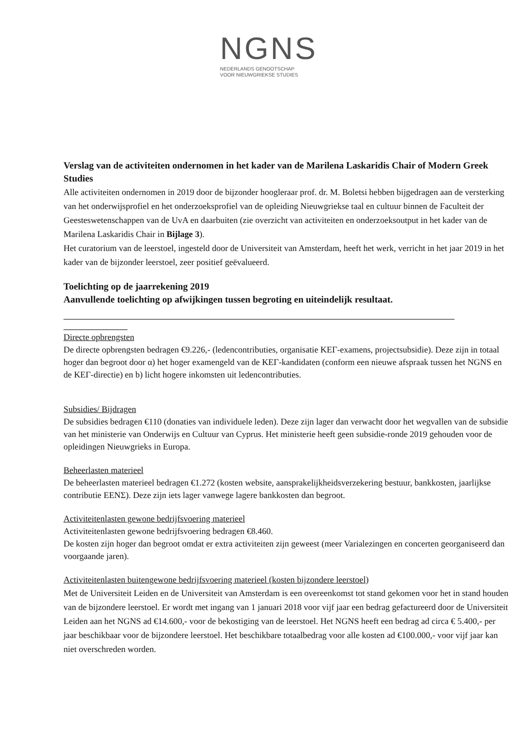NGNS
NEDERLANDS GENOOTSCHAP
VOOR NIEUWGRIEKSE STUDIES
Verslag van de activiteiten ondernomen in het kader van de Marilena Laskaridis Chair of Modern Greek Studies
Alle activiteiten ondernomen in 2019 door de bijzonder hoogleraar prof. dr. M. Boletsi hebben bijgedragen aan de versterking van het onderwijsprofiel en het onderzoeksprofiel van de opleiding Nieuwgriekse taal en cultuur binnen de Faculteit der Geesteswetenschappen van de UvA en daarbuiten (zie overzicht van activiteiten en onderzoeksoutput in het kader van de Marilena Laskaridis Chair in Bijlage 3).
Het curatorium van de leerstoel, ingesteld door de Universiteit van Amsterdam, heeft het werk, verricht in het jaar 2019 in het kader van de bijzonder leerstoel, zeer positief geëvalueerd.
Toelichting op de jaarrekening 2019
Aanvullende toelichting op afwijkingen tussen begroting en uiteindelijk resultaat.
Directe opbrengsten
De directe opbrengsten bedragen €9.226,- (ledencontributies, organisatie ΚΕΓ-examens, projectsubsidie). Deze zijn in totaal hoger dan begroot door α) het hoger examengeld van de ΚΕΓ-kandidaten (conform een nieuwe afspraak tussen het NGNS en de ΚΕΓ-directie) en b) licht hogere inkomsten uit ledencontributies.
Subsidies/ Bijdragen
De subsidies bedragen €110 (donaties van individuele leden). Deze zijn lager dan verwacht door het wegvallen van de subsidie van het ministerie van Onderwijs en Cultuur van Cyprus. Het ministerie heeft geen subsidie-ronde 2019 gehouden voor de opleidingen Nieuwgrieks in Europa.
Beheerlasten materieel
De beheerlasten materieel bedragen €1.272 (kosten website, aansprakelijkheidsverzekering bestuur, bankkosten, jaarlijkse contributie ΕΕΝΣ). Deze zijn iets lager vanwege lagere bankkosten dan begroot.
Activiteitenlasten gewone bedrijfsvoering materieel
Activiteitenlasten gewone bedrijfsvoering bedragen €8.460.
De kosten zijn hoger dan begroot omdat er extra activiteiten zijn geweest (meer Varialezingen en concerten georganiseerd dan voorgaande jaren).
Activiteitenlasten buitengewone bedrijfsvoering materieel (kosten bijzondere leerstoel)
Met de Universiteit Leiden en de Universiteit van Amsterdam is een overeenkomst tot stand gekomen voor het in stand houden van de bijzondere leerstoel. Er wordt met ingang van 1 januari 2018 voor vijf jaar een bedrag gefactureerd door de Universiteit Leiden aan het NGNS ad €14.600,- voor de bekostiging van de leerstoel. Het NGNS heeft een bedrag ad circa € 5.400,- per jaar beschikbaar voor de bijzondere leerstoel. Het beschikbare totaalbedrag voor alle kosten ad €100.000,- voor vijf jaar kan niet overschreden worden.